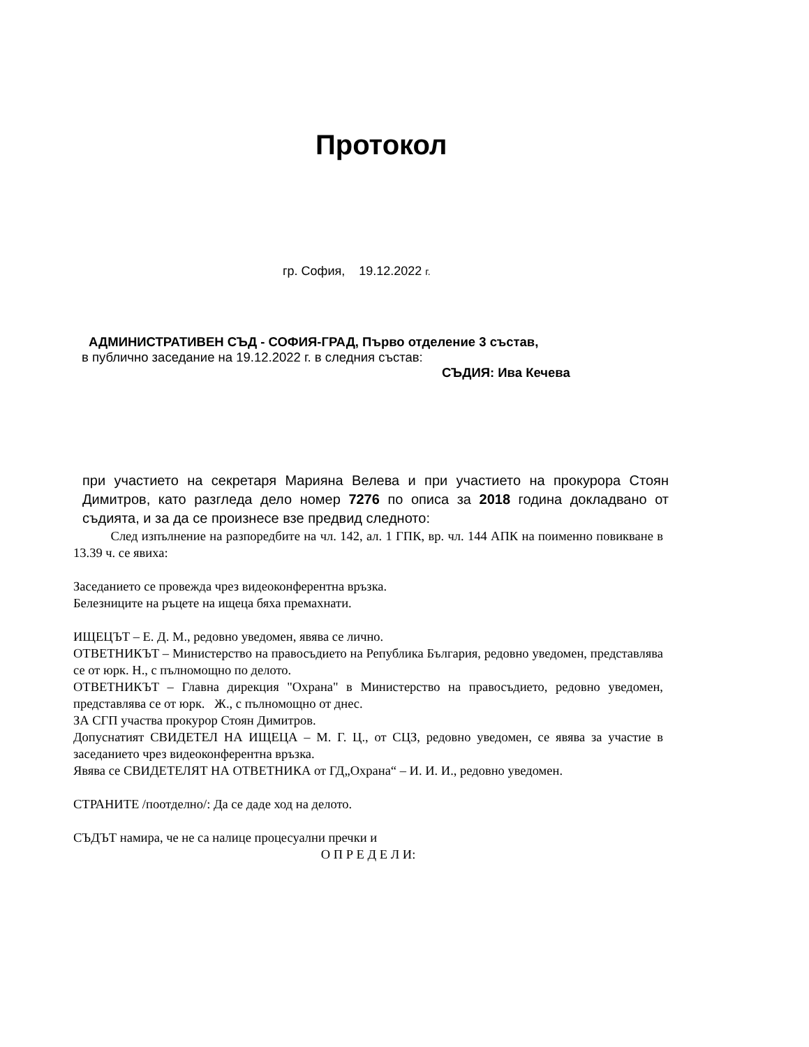Протокол
гр. София, 19.12.2022 г.
АДМИНИСТРАТИВЕН СЪД - СОФИЯ-ГРАД, Първо отделение 3 състав,
в публично заседание на 19.12.2022 г. в следния състав:
СЪДИЯ: Ива Кечева
при участието на секретаря Марияна Велева и при участието на прокурора Стоян Димитров, като разгледа дело номер 7276 по описа за 2018 година докладвано от съдията, и за да се произнесе взе предвид следното:
След изпълнение на разпоредбите на чл. 142, ал. 1 ГПК, вр. чл. 144 АПК на поименно повикване в 13.39 ч. се явиха:
Заседанието се провежда чрез видеоконферентна връзка.
Белезниците на ръцете на ищеца бяха премахнати.
ИЩЕЦЪТ – Е. Д. М., редовно уведомен, явява се лично.
ОТВЕТНИКЪТ – Министерство на правосъдието на Република България, редовно уведомен, представлява се от юрк. Н., с пълномощно по делото.
ОТВЕТНИКЪТ – Главна дирекция "Охрана" в Министерство на правосъдието, редовно уведомен, представлява се от юрк. Ж., с пълномощно от днес.
ЗА СГП участва прокурор Стоян Димитров.
Допуснатият СВИДЕТЕЛ НА ИЩЕЦА – М. Г. Ц., от СЦЗ, редовно уведомен, се явява за участие в заседанието чрез видеоконферентна връзка.
Явява се СВИДЕТЕЛЯТ НА ОТВЕТНИКА от ГД„Охрана“ – И. И. И., редовно уведомен.
СТРАНИТЕ /поотделно/: Да се даде ход на делото.
СЪДЪТ намира, че не са налице процесуални пречки и
О П Р Е Д Е Л И: